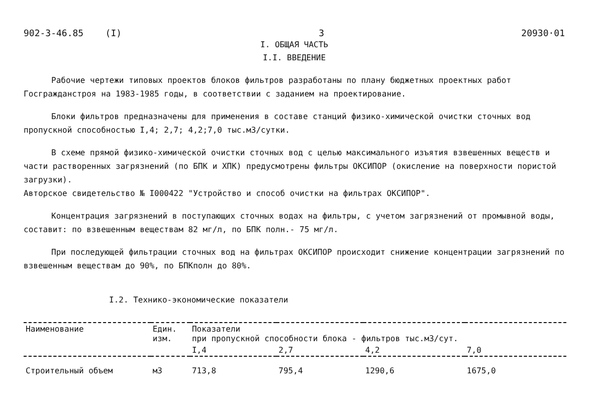902-3-46.85 (I) 3 20930·01
I. ОБЩАЯ ЧАСТЬ
I.I. ВВЕДЕНИЕ
Рабочие чертежи типовых проектов блоков фильтров разработаны по плану бюджетных проектных работ Госгражданстроя на 1983-1985 годы, в соответствии с заданием на проектирование.
Блоки фильтров предназначены для применения в составе станций физико-химической очистки сточных вод пропускной способностью I,4; 2,7; 4,2;7,0 тыс.м3/сутки.
В схеме прямой физико-химической очистки сточных вод с целью максимального изъятия взвешенных веществ и части растворенных загрязнений (по БПК и ХПК) предусмотрены фильтры ОКСИПОР (окисление на поверхности пористой загрузки).
Авторское свидетельство № I000422 "Устройство и способ очистки на фильтрах ОКСИПОР".
Концентрация загрязнений в поступающих сточных водах на фильтры, с учетом загрязнений от промывной воды, составит: по взвешенным веществам 82 мг/л, по БПК полн.- 75 мг/л.
При последующей фильтрации сточных вод на фильтрах ОКСИПОР происходит снижение концентрации загрязнений по взвешенным веществам до 90%, по БПКполн до 80%.
I.2. Технико-экономические показатели
| Наименование | Един. изм. | Показатели при пропускной способности блока - фильтров тыс.м3/сут. | | | |
| --- | --- | --- | --- | --- | --- |
| | | I,4 | 2,7 | 4,2 | 7,0 |
| Строительный объем | м3 | 713,8 | 795,4 | 1290,6 | 1675,0 |